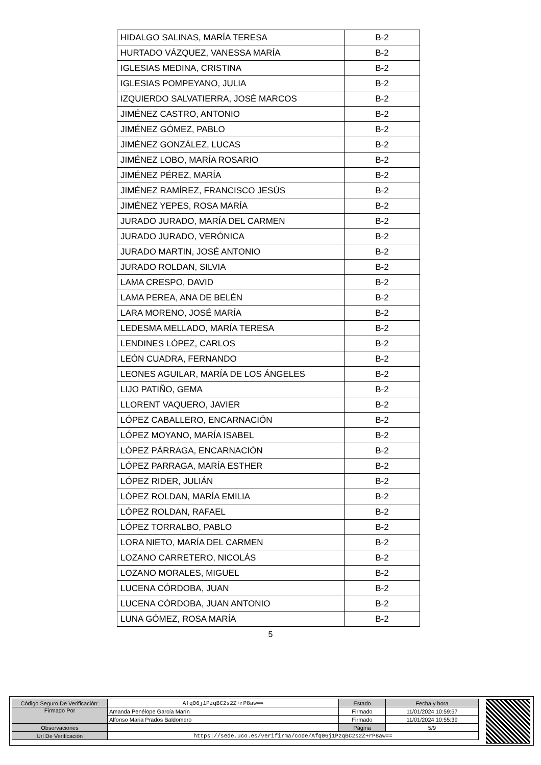| HIDALGO SALINAS, MARÍA TERESA | B-2 |
| HURTADO VÁZQUEZ, VANESSA MARÍA | B-2 |
| IGLESIAS MEDINA, CRISTINA | B-2 |
| IGLESIAS POMPEYANO, JULIA | B-2 |
| IZQUIERDO SALVATIERRA, JOSÉ MARCOS | B-2 |
| JIMÉNEZ CASTRO, ANTONIO | B-2 |
| JIMÉNEZ GÓMEZ, PABLO | B-2 |
| JIMÉNEZ GONZÁLEZ, LUCAS | B-2 |
| JIMÉNEZ LOBO, MARÍA ROSARIO | B-2 |
| JIMÉNEZ PÉREZ, MARÍA | B-2 |
| JIMÉNEZ RAMÍREZ, FRANCISCO JESÚS | B-2 |
| JIMÉNEZ YEPES, ROSA MARÍA | B-2 |
| JURADO JURADO, MARÍA DEL CARMEN | B-2 |
| JURADO JURADO, VERÓNICA | B-2 |
| JURADO MARTIN, JOSÉ ANTONIO | B-2 |
| JURADO ROLDAN, SILVIA | B-2 |
| LAMA CRESPO, DAVID | B-2 |
| LAMA PEREA, ANA DE BELÉN | B-2 |
| LARA MORENO, JOSÉ MARÍA | B-2 |
| LEDESMA MELLADO, MARÍA TERESA | B-2 |
| LENDINES LÓPEZ, CARLOS | B-2 |
| LEÓN CUADRA, FERNANDO | B-2 |
| LEONES AGUILAR, MARÍA DE LOS ÁNGELES | B-2 |
| LIJO PATIÑO, GEMA | B-2 |
| LLORENT VAQUERO, JAVIER | B-2 |
| LÓPEZ CABALLERO, ENCARNACIÓN | B-2 |
| LÓPEZ MOYANO, MARÍA ISABEL | B-2 |
| LÓPEZ PÁRRAGA, ENCARNACIÓN | B-2 |
| LÓPEZ PARRAGA, MARÍA ESTHER | B-2 |
| LÓPEZ RIDER, JULIÁN | B-2 |
| LÓPEZ ROLDAN, MARÍA EMILIA | B-2 |
| LÓPEZ ROLDAN, RAFAEL | B-2 |
| LÓPEZ TORRALBO, PABLO | B-2 |
| LORA NIETO, MARÍA DEL CARMEN | B-2 |
| LOZANO CARRETERO, NICOLÁS | B-2 |
| LOZANO MORALES, MIGUEL | B-2 |
| LUCENA CÓRDOBA, JUAN | B-2 |
| LUCENA CÓRDOBA, JUAN ANTONIO | B-2 |
| LUNA GÓMEZ, ROSA MARÍA | B-2 |
5
| Código Seguro De Verificación: | Afq06j1PzqBC2s2Z+rP8aw== | Estado | Fecha y hora |
| Firmado Por | Amanda Penélope García Marín | Firmado | 11/01/2024 10:59:57 |
| | Alfonso Maria Prados Baldomero | Firmado | 11/01/2024 10:55:39 |
| Observaciones | | Página | 5/9 |
| Url De Verificación | https://sede.uco.es/verifirma/code/Afq06j1PzqBC2s2Z+rP8aw== | | |